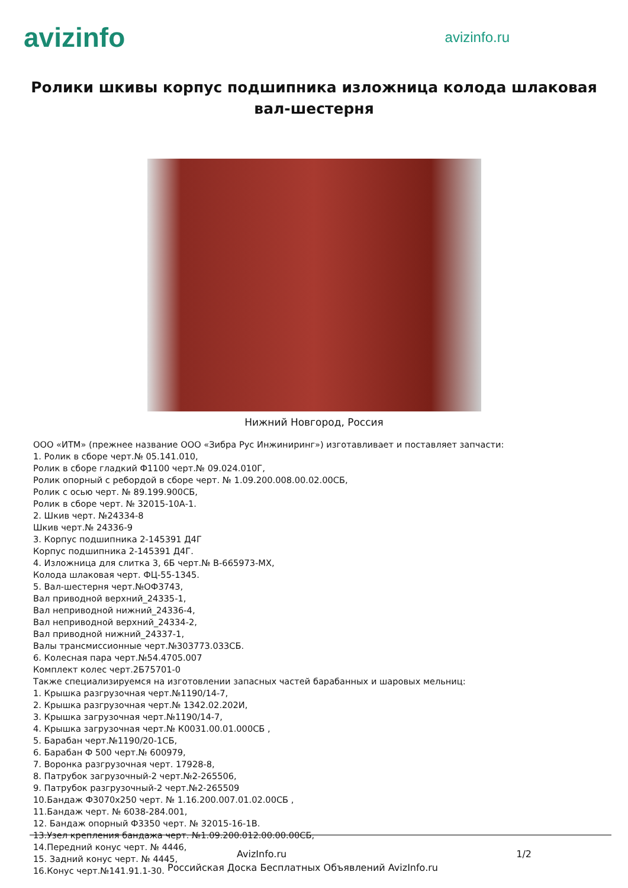avizinfo
avizinfo.ru
Ролики шкивы корпус подшипника изложница колода шлаковая вал-шестерня
Нижний Новгород, Россия
ООО «ИТМ» (прежнее название ООО «Зибра Рус Инжиниринг») изготавливает и поставляет запчасти:
1. Ролик в сборе черт.№ 05.141.010,
Ролик в сборе гладкий Ф1100 черт.№ 09.024.010Г,
Ролик опорный с ребордой в сборе черт. № 1.09.200.008.00.02.00СБ,
Ролик с осью черт. № 89.199.900СБ,
Ролик в сборе черт. № 32015-10А-1.
2. Шкив черт. №24334-8
Шкив черт.№ 24336-9
3. Корпус подшипника 2-145391 Д4Г
Корпус подшипника 2-145391 Д4Г.
4. Изложница для слитка 3, 6Б черт.№ В-665973-МХ,
Колода шлаковая черт. ФЦ-55-1345.
5. Вал-шестерня черт.№ОФ3743,
Вал приводной верхний_24335-1,
Вал неприводной нижний_24336-4,
Вал неприводной верхний_24334-2,
Вал приводной нижний_24337-1,
Валы трансмиссионные черт.№303773.033СБ.
6. Колесная пара черт.№54.4705.007
Комплект колес черт.2Б75701-0
Также специализируемся на изготовлении запасных частей барабанных и шаровых мельниц:
1. Крышка разгрузочная черт.№1190/14-7,
2. Крышка разгрузочная черт.№ 1342.02.202И,
3. Крышка загрузочная черт.№1190/14-7,
4. Крышка загрузочная черт.№ К0031.00.01.000СБ ,
5. Барабан черт.№1190/20-1СБ,
6. Барабан Ф 500 черт.№ 600979,
7. Воронка разгрузочная черт. 17928-8,
8. Патрубок загрузочный-2 черт.№2-265506,
9. Патрубок разгрузочный-2 черт.№2-265509
10.Бандаж Ф3070х250 черт. № 1.16.200.007.01.02.00СБ ,
11.Бандаж черт. № 6038-284.001,
12. Бандаж опорный Ф3350 черт. № 32015-16-1В.
13.Узел крепления бандажа черт. №1.09.200.012.00.00.00СБ,
14.Передний конус черт. № 4446,
15. Задний конус черт. № 4445,
16.Конус черт.№141.91.1-30.
AvizInfo.ru 1/2
Российская Доска Бесплатных Объявлений AvizInfo.ru